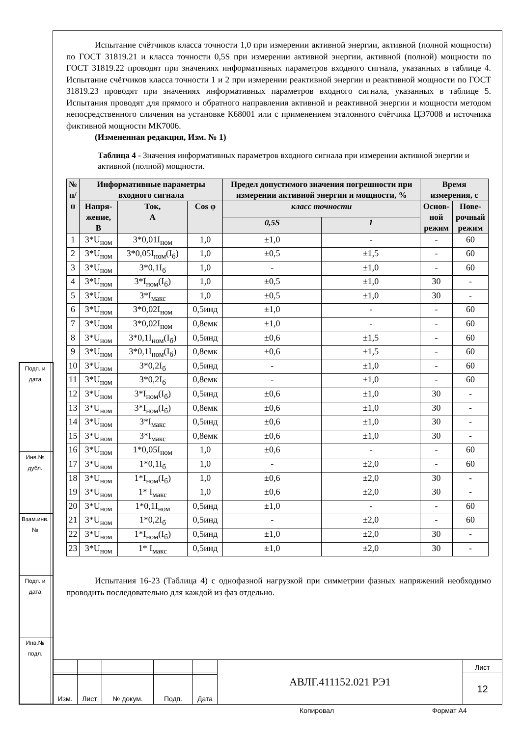| Подп. и дата | |
| Инв.№ дубл. | |
| Взам.инв.№ | |
| Подп. и дата | |
| Инв.№ подл. | |
Испытание счётчиков класса точности 1,0 при измерении активной энергии, активной (полной мощности) по ГОСТ 31819.21 и класса точности 0,5S при измерении активной энергии, активной (полной) мощности по ГОСТ 31819.22 проводят при значениях информативных параметров входного сигнала, указанных в таблице 4. Испытание счётчиков класса точности 1 и 2 при измерении реактивной энергии и реактивной мощности по ГОСТ 31819.23 проводят при значениях информативных параметров входного сигнала, указанных в таблице 5. Испытания проводят для прямого и обратного направления активной и реактивной энергии и мощности методом непосредственного сличения на установке К68001 или с применением эталонного счётчика ЦЭ7008 и источника фиктивной мощности МК7006.
(Измененная редакция, Изм. № 1)
Таблица 4 - Значения информативных параметров входного сигнала при измерении активной энергии и активной (полной) мощности.
| № п/п | Информативные параметры входного сигнала | | | Предел допустимого значения погрешности при измерении активной энергии и мощности, % | | Время измерения, с | |
| --- | --- | --- | --- | --- | --- | --- | --- |
| | Напря- жение, В | Ток, А | Cos φ | | | Основ- ной режим | Пове- рочный режим |
| | | | | класс точности | | | |
| | | | | 0,5S | 1 | | |
| 1 | 3*U<sub>ном</sub> | 3*0,01I<sub>ном</sub> | 1,0 | ±1,0 | - | - | 60 |
| 2 | 3*U<sub>ном</sub> | 3*0,05I<sub>ном</sub>(I<sub>б</sub>) | 1,0 | ±0,5 | ±1,5 | - | 60 |
| 3 | 3*U<sub>ном</sub> | 3*0,1I<sub>б</sub> | 1,0 | - | ±1,0 | - | 60 |
| 4 | 3*U<sub>ном</sub> | 3*I<sub>ном</sub>(I<sub>б</sub>) | 1,0 | ±0,5 | ±1,0 | 30 | - |
| 5 | 3*U<sub>ном</sub> | 3*I<sub>макс</sub> | 1,0 | ±0,5 | ±1,0 | 30 | - |
| 6 | 3*U<sub>ном</sub> | 3*0,02I<sub>ном</sub> | 0,5инд | ±1,0 | - | - | 60 |
| 7 | 3*U<sub>ном</sub> | 3*0,02I<sub>ном</sub> | 0,8емк | ±1,0 | - | - | 60 |
| 8 | 3*U<sub>ном</sub> | 3*0,1I<sub>ном</sub>(I<sub>б</sub>) | 0,5инд | ±0,6 | ±1,5 | - | 60 |
| 9 | 3*U<sub>ном</sub> | 3*0,1I<sub>ном</sub>(I<sub>б</sub>) | 0,8емк | ±0,6 | ±1,5 | - | 60 |
| 10 | 3*U<sub>ном</sub> | 3*0,2I<sub>б</sub> | 0,5инд | - | ±1,0 | - | 60 |
| 11 | 3*U<sub>ном</sub> | 3*0,2I<sub>б</sub> | 0,8емк | - | ±1,0 | - | 60 |
| 12 | 3*U<sub>ном</sub> | 3*I<sub>ном</sub>(I<sub>б</sub>) | 0,5инд | ±0,6 | ±1,0 | 30 | - |
| 13 | 3*U<sub>ном</sub> | 3*I<sub>ном</sub>(I<sub>б</sub>) | 0,8емк | ±0,6 | ±1,0 | 30 | - |
| 14 | 3*U<sub>ном</sub> | 3*I<sub>макс</sub> | 0,5инд | ±0,6 | ±1,0 | 30 | - |
| 15 | 3*U<sub>ном</sub> | 3*I<sub>макс</sub> | 0,8емк | ±0,6 | ±1,0 | 30 | - |
| 16 | 3*U<sub>ном</sub> | 1*0,05I<sub>ном</sub> | 1,0 | ±0,6 | - | - | 60 |
| 17 | 3*U<sub>ном</sub> | 1*0,1I<sub>б</sub> | 1,0 | - | ±2,0 | - | 60 |
| 18 | 3*U<sub>ном</sub> | 1*I<sub>ном</sub>(I<sub>б</sub>) | 1,0 | ±0,6 | ±2,0 | 30 | - |
| 19 | 3*U<sub>ном</sub> | 1* I<sub>макс</sub> | 1,0 | ±0,6 | ±2,0 | 30 | - |
| 20 | 3*U<sub>ном</sub> | 1*0,1I<sub>ном</sub> | 0,5инд | ±1,0 | - | - | 60 |
| 21 | 3*U<sub>ном</sub> | 1*0,2I<sub>б</sub> | 0,5инд | - | ±2,0 | - | 60 |
| 22 | 3*U<sub>ном</sub> | 1*I<sub>ном</sub>(I<sub>б</sub>) | 0,5инд | ±1,0 | ±2,0 | 30 | - |
| 23 | 3*U<sub>ном</sub> | 1* I<sub>макс</sub> | 0,5инд | ±1,0 | ±2,0 | 30 | - |
Испытания 16-23 (Таблица 4) с однофазной нагрузкой при симметрии фазных напряжений необходимо проводить последовательно для каждой из фаз отдельно.
| | | | | | АВЛГ.411152.021 РЭ1 | Лист |
| | | | | | | 12 |
| Изм. | Лист | № докум. | Подп. | Дата | | |
Копировал Формат А4